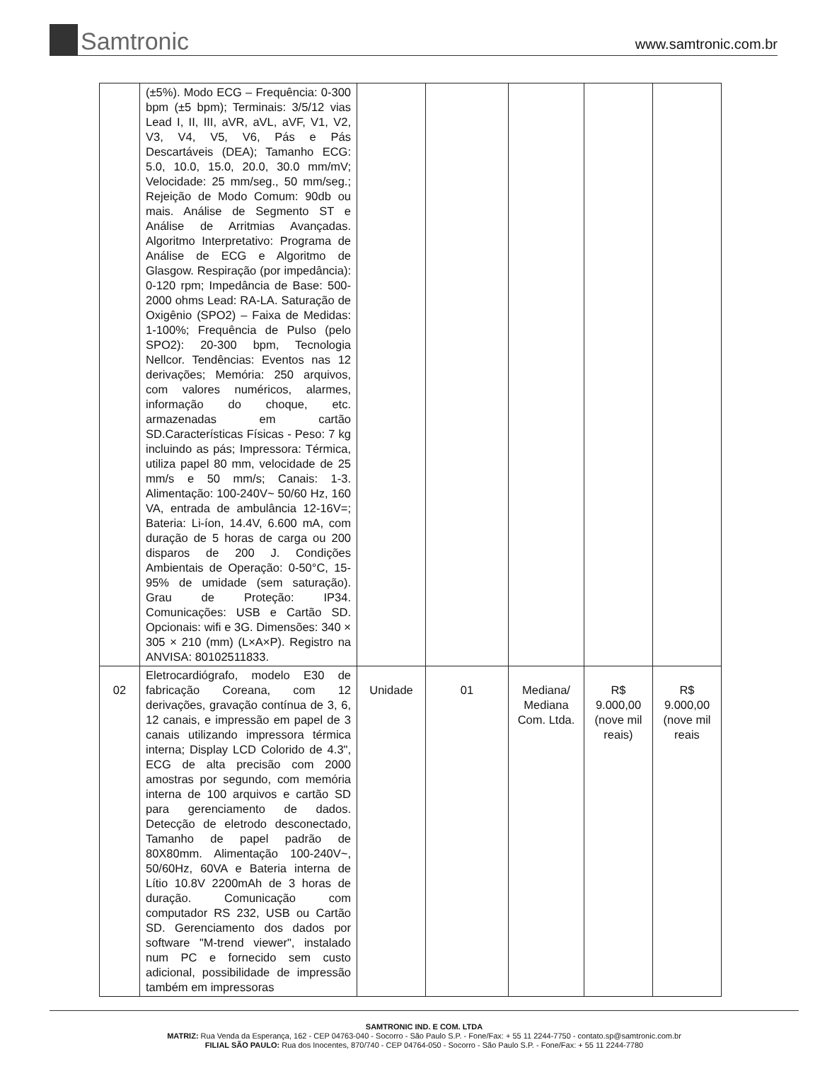Samtronic
www.samtronic.com.br
| | (±5%). Modo ECG – Frequência: 0-300 bpm (±5 bpm); Terminais: 3/5/12 vias Lead I, II, III, aVR, aVL, aVF, V1, V2, V3, V4, V5, V6, Pás e Pás Descartáveis (DEA); Tamanho ECG: 5.0, 10.0, 15.0, 20.0, 30.0 mm/mV; Velocidade: 25 mm/seg., 50 mm/seg.; Rejeição de Modo Comum: 90db ou mais. Análise de Segmento ST e Análise de Arritmias Avançadas. Algoritmo Interpretativo: Programa de Análise de ECG e Algoritmo de Glasgow. Respiração (por impedância): 0-120 rpm; Impedância de Base: 500-2000 ohms Lead: RA-LA. Saturação de Oxigênio (SPO2) – Faixa de Medidas: 1-100%; Frequência de Pulso (pelo SPO2): 20-300 bpm, Tecnologia Nellcor. Tendências: Eventos nas 12 derivações; Memória: 250 arquivos, com valores numéricos, alarmes, informação do choque, etc. armazenadas em cartão SD.Características Físicas - Peso: 7 kg incluindo as pás; Impressora: Térmica, utiliza papel 80 mm, velocidade de 25 mm/s e 50 mm/s; Canais: 1-3. Alimentação: 100-240V~ 50/60 Hz, 160 VA, entrada de ambulância 12-16V=; Bateria: Li-íon, 14.4V, 6.600 mA, com duração de 5 horas de carga ou 200 disparos de 200 J. Condições Ambientais de Operação: 0-50°C, 15-95% de umidade (sem saturação). Grau de Proteção: IP34. Comunicações: USB e Cartão SD. Opcionais: wifi e 3G. Dimensões: 340 × 305 × 210 (mm) (L×A×P). Registro na ANVISA: 80102511833. | | | | | |
| 02 | Eletrocardiógrafo, modelo E30 de fabricação Coreana, com 12 derivações, gravação contínua de 3, 6, 12 canais, e impressão em papel de 3 canais utilizando impressora térmica interna; Display LCD Colorido de 4.3", ECG de alta precisão com 2000 amostras por segundo, com memória interna de 100 arquivos e cartão SD para gerenciamento de dados. Detecção de eletrodo desconectado, Tamanho de papel padrão de 80X80mm. Alimentação 100-240V~, 50/60Hz, 60VA e Bateria interna de Lítio 10.8V 2200mAh de 3 horas de duração. Comunicação com computador RS 232, USB ou Cartão SD. Gerenciamento dos dados por software "M-trend viewer", instalado num PC e fornecido sem custo adicional, possibilidade de impressão também em impressoras | Unidade | 01 | Mediana/ Mediana Com. Ltda. | R$ 9.000,00 (nove mil reais) | R$ 9.000,00 (nove mil reais |
SAMTRONIC IND. E COM. LTDA
MATRIZ: Rua Venda da Esperança, 162 - CEP 04763-040 - Socorro - São Paulo S.P. - Fone/Fax: + 55 11 2244-7750 - contato.sp@samtronic.com.br
FILIAL SÃO PAULO: Rua dos Inocentes, 870/740 - CEP 04764-050 - Socorro - São Paulo S.P. - Fone/Fax: + 55 11 2244-7780